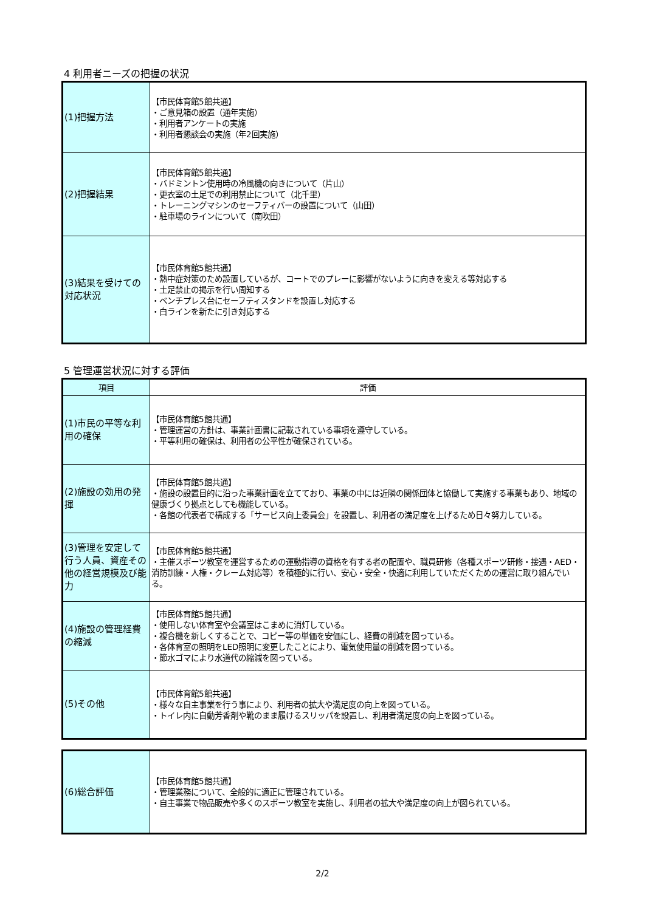4 利用者ニーズの把握の状況
| (1)把握方法 | 【市民体育館5館共通】 ・ご意見箱の設置（通年実施） ・利用者アンケートの実施 ・利用者懇談会の実施（年2回実施） |
| (2)把握結果 | 【市民体育館5館共通】 ・バドミントン使用時の冷風機の向きについて（片山） ・更衣室の土足での利用禁止について（北千里） ・トレーニングマシンのセーフティバーの設置について（山田） ・駐車場のラインについて（南吹田） |
| (3)結果を受けての対応状況 | 【市民体育館5館共通】 ・熱中症対策のため設置しているが、コートでのプレーに影響がないように向きを変える等対応する ・土足禁止の掲示を行い周知する ・ベンチプレス台にセーフティスタンドを設置し対応する ・白ラインを新たに引き対応する |
5 管理運営状況に対する評価
| 項目 | 評価 |
| --- | --- |
| (1)市民の平等な利用の確保 | 【市民体育館5館共通】 ・管理運営の方針は、事業計画書に記載されている事項を遵守している。 ・平等利用の確保は、利用者の公平性が確保されている。 |
| (2)施設の効用の発揮 | 【市民体育館5館共通】 ・施設の設置目的に沿った事業計画を立てており、事業の中には近隣の関係団体と協働して実施する事業もあり、地域の健康づくり拠点としても機能している。 ・各館の代表者で構成する「サービス向上委員会」を設置し、利用者の満足度を上げるため日々努力している。 |
| (3)管理を安定して行う人員、資産その他の経営規模及び能力 | 【市民体育館5館共通】 ・主催スポーツ教室を運営するための運動指導の資格を有する者の配置や、職員研修（各種スポーツ研修・接遇・AED・消防訓練・人権・クレーム対応等）を積極的に行い、安心・安全・快適に利用していただくための運営に取り組んでいる。 |
| (4)施設の管理経費の縮減 | 【市民体育館5館共通】 ・使用しない体育室や会議室はこまめに消灯している。 ・複合機を新しくすることで、コピー等の単価を安価にし、経費の削減を図っている。 ・各体育室の照明をLED照明に変更したことにより、電気使用量の削減を図っている。 ・節水ゴマにより水道代の縮減を図っている。 |
| (5)その他 | 【市民体育館5館共通】 ・様々な自主事業を行う事により、利用者の拡大や満足度の向上を図っている。 ・トイレ内に自動芳香剤や靴のまま履けるスリッパを設置し、利用者満足度の向上を図っている。 |
| (6)総合評価 | 【市民体育館5館共通】 ・管理業務について、全般的に適正に管理されている。 ・自主事業で物品販売や多くのスポーツ教室を実施し、利用者の拡大や満足度の向上が図られている。 |
2/2